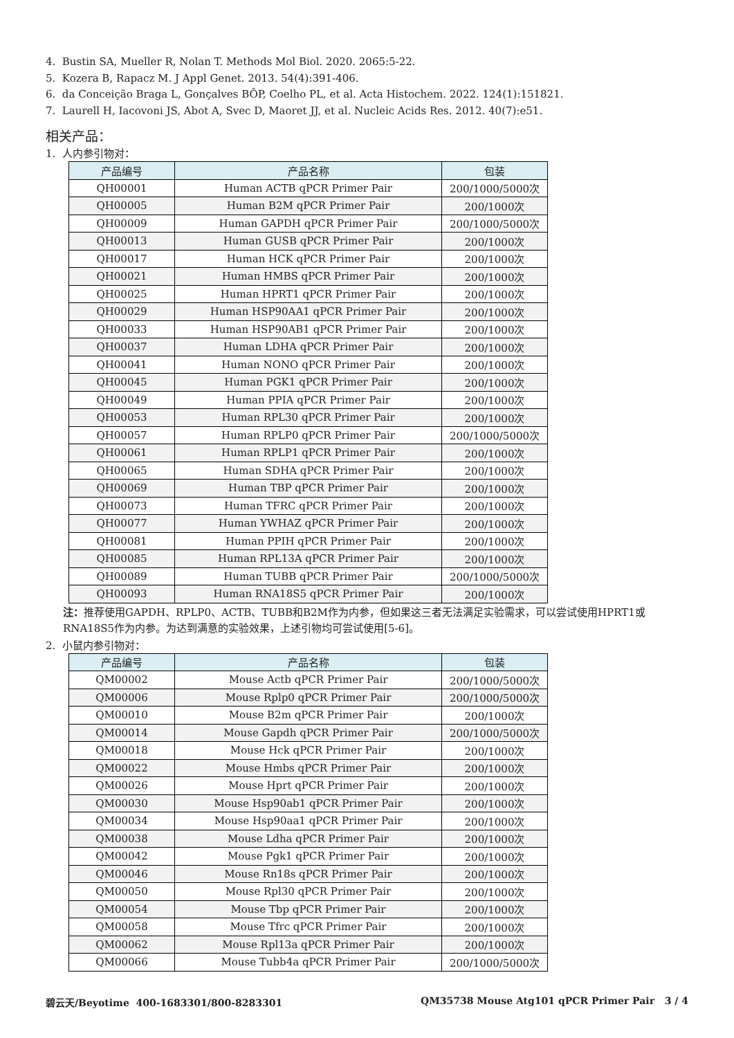4. Bustin SA, Mueller R, Nolan T. Methods Mol Biol. 2020. 2065:5-22.
5. Kozera B, Rapacz M. J Appl Genet. 2013. 54(4):391-406.
6. da Conceição Braga L, Gonçalves BÔP, Coelho PL, et al. Acta Histochem. 2022. 124(1):151821.
7. Laurell H, Iacovoni JS, Abot A, Svec D, Maoret JJ, et al. Nucleic Acids Res. 2012. 40(7):e51.
相关产品：
1. 人内参引物对：
| 产品编号 | 产品名称 | 包装 |
| --- | --- | --- |
| QH00001 | Human ACTB qPCR Primer Pair | 200/1000/5000次 |
| QH00005 | Human B2M qPCR Primer Pair | 200/1000次 |
| QH00009 | Human GAPDH qPCR Primer Pair | 200/1000/5000次 |
| QH00013 | Human GUSB qPCR Primer Pair | 200/1000次 |
| QH00017 | Human HCK qPCR Primer Pair | 200/1000次 |
| QH00021 | Human HMBS qPCR Primer Pair | 200/1000次 |
| QH00025 | Human HPRT1 qPCR Primer Pair | 200/1000次 |
| QH00029 | Human HSP90AA1 qPCR Primer Pair | 200/1000次 |
| QH00033 | Human HSP90AB1 qPCR Primer Pair | 200/1000次 |
| QH00037 | Human LDHA qPCR Primer Pair | 200/1000次 |
| QH00041 | Human NONO qPCR Primer Pair | 200/1000次 |
| QH00045 | Human PGK1 qPCR Primer Pair | 200/1000次 |
| QH00049 | Human PPIA qPCR Primer Pair | 200/1000次 |
| QH00053 | Human RPL30 qPCR Primer Pair | 200/1000次 |
| QH00057 | Human RPLP0 qPCR Primer Pair | 200/1000/5000次 |
| QH00061 | Human RPLP1 qPCR Primer Pair | 200/1000次 |
| QH00065 | Human SDHA qPCR Primer Pair | 200/1000次 |
| QH00069 | Human TBP qPCR Primer Pair | 200/1000次 |
| QH00073 | Human TFRC qPCR Primer Pair | 200/1000次 |
| QH00077 | Human YWHAZ qPCR Primer Pair | 200/1000次 |
| QH00081 | Human PPIH qPCR Primer Pair | 200/1000次 |
| QH00085 | Human RPL13A qPCR Primer Pair | 200/1000次 |
| QH00089 | Human TUBB qPCR Primer Pair | 200/1000/5000次 |
| QH00093 | Human RNA18S5 qPCR Primer Pair | 200/1000次 |
注：推荐使用GAPDH、RPLP0、ACTB、TUBB和B2M作为内参，但如果这三者无法满足实验需求，可以尝试使用HPRT1或RNA18S5作为内参。为达到满意的实验效果，上述引物均可尝试使用[5-6]。
2. 小鼠内参引物对：
| 产品编号 | 产品名称 | 包装 |
| --- | --- | --- |
| QM00002 | Mouse Actb qPCR Primer Pair | 200/1000/5000次 |
| QM00006 | Mouse Rplp0 qPCR Primer Pair | 200/1000/5000次 |
| QM00010 | Mouse B2m qPCR Primer Pair | 200/1000次 |
| QM00014 | Mouse Gapdh qPCR Primer Pair | 200/1000/5000次 |
| QM00018 | Mouse Hck qPCR Primer Pair | 200/1000次 |
| QM00022 | Mouse Hmbs qPCR Primer Pair | 200/1000次 |
| QM00026 | Mouse Hprt qPCR Primer Pair | 200/1000次 |
| QM00030 | Mouse Hsp90ab1 qPCR Primer Pair | 200/1000次 |
| QM00034 | Mouse Hsp90aa1 qPCR Primer Pair | 200/1000次 |
| QM00038 | Mouse Ldha qPCR Primer Pair | 200/1000次 |
| QM00042 | Mouse Pgk1 qPCR Primer Pair | 200/1000次 |
| QM00046 | Mouse Rn18s qPCR Primer Pair | 200/1000次 |
| QM00050 | Mouse Rpl30 qPCR Primer Pair | 200/1000次 |
| QM00054 | Mouse Tbp qPCR Primer Pair | 200/1000次 |
| QM00058 | Mouse Tfrc qPCR Primer Pair | 200/1000次 |
| QM00062 | Mouse Rpl13a qPCR Primer Pair | 200/1000次 |
| QM00066 | Mouse Tubb4a qPCR Primer Pair | 200/1000/5000次 |
碧云天/Beyotime 400-1683301/800-8283301 QM35738 Mouse Atg101 qPCR Primer Pair 3 / 4